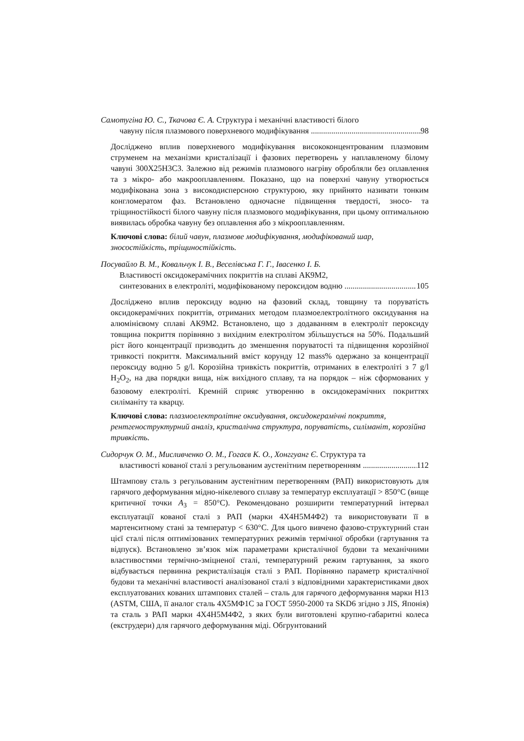Самотугіна Ю. С., Ткачова Є. А. Структура і механічні властивості білого
чавуну після плазмового поверхневого модифікування 98
Досліджено вплив поверхневого модифікування висококонцентрованим плазмовим струменем на механізми кристалізації і фазових перетворень у наплавленому білому чавуні 300Х25Н3С3. Залежно від режимів плазмового нагріву обробляли без оплавлення та з мікро- або макрооплавленням. Показано, що на поверхні чавуну утворюється модифікована зона з високодисперсною структурою, яку прийнято називати тонким конгломератом фаз. Встановлено одночасне підвищення твердості, зносо- та тріщиностійкості білого чавуну після плазмового модифікування, при цьому оптимальною виявилась обробка чавуну без оплавлення або з мікрооплавленням.
Ключові слова: білий чавун, плазмове модифікування, модифікований шар, зносостійкість, тріщиностійкість.
Посувайло В. М., Ковальчук І. В., Веселівська Г. Г., Івасенко І. Б.
Властивості оксидокерамічних покриттів на сплаві АК9М2,
синтезованих в електроліті, модифікованому пероксидом водню 105
Досліджено вплив пероксиду водню на фазовий склад, товщину та поруватість оксидокерамічних покриттів, отриманих методом плазмоелектролітного оксидування на алюмінієвому сплаві АК9М2. Встановлено, що з додаванням в електроліт пероксиду товщина покриття порівняно з вихідним електролітом збільшується на 50%. Подальший ріст його концентрації призводить до зменшення поруватості та підвищення корозійної тривкості покриття. Максимальний вміст корунду 12 mass% одержано за концентрації пероксиду водню 5 g/l. Корозійна тривкість покриттів, отриманих в електроліті з 7 g/l H<sub>2</sub>O<sub>2</sub>, на два порядки вища, ніж вихідного сплаву, та на порядок – ніж сформованих у базовому електроліті. Кремній сприяє утворенню в оксидокерамічних покриттях силіманіту та кварцу.
Ключові слова: плазмоелектролітне оксидування, оксидокерамічні покриття, рентгеноструктурний аналіз, кристалічна структура, поруватість, силіманіт, корозійна тривкість.
Сидорчук О. М., Мисливченко О. М., Гогаєв К. О., Хонггуанг Є. Структура та
властивості кованої сталі з регульованим аустенітним перетворенням 112
Штампову сталь з регульованим аустенітним перетворенням (РАП) використовують для гарячого деформування мідно-нікелевого сплаву за температур експлуатації > 850°С (вище критичної точки A<sub>3</sub> = 850°С). Рекомендовано розширити температурний інтервал експлуатації кованої сталі з РАП (марки 4Х4Н5М4Ф2) та використовувати її в мартенситному стані за температур < 630°С. Для цього вивчено фазово-структурний стан цієї сталі після оптимізованих температурних режимів термічної обробки (гартування та відпуск). Встановлено зв’язок між параметрами кристалічної будови та механічними властивостями термічно-зміцненої сталі, температурний режим гартування, за якого відбувається первинна рекристалізація сталі з РАП. Порівняно параметр кристалічної будови та механічні властивості аналізованої сталі з відповідними характеристиками двох експлуатованих кованих штампових сталей – сталь для гарячого деформування марки H13 (ASTM, США, її аналог сталь 4Х5МФ1С за ГОСТ 5950-2000 та SKD6 згідно з JIS, Японія) та сталь з РАП марки 4Х4Н5М4Ф2, з яких були виготовлені крупно-габаритні колеса (екструдери) для гарячого деформування міді. Обгрунтований